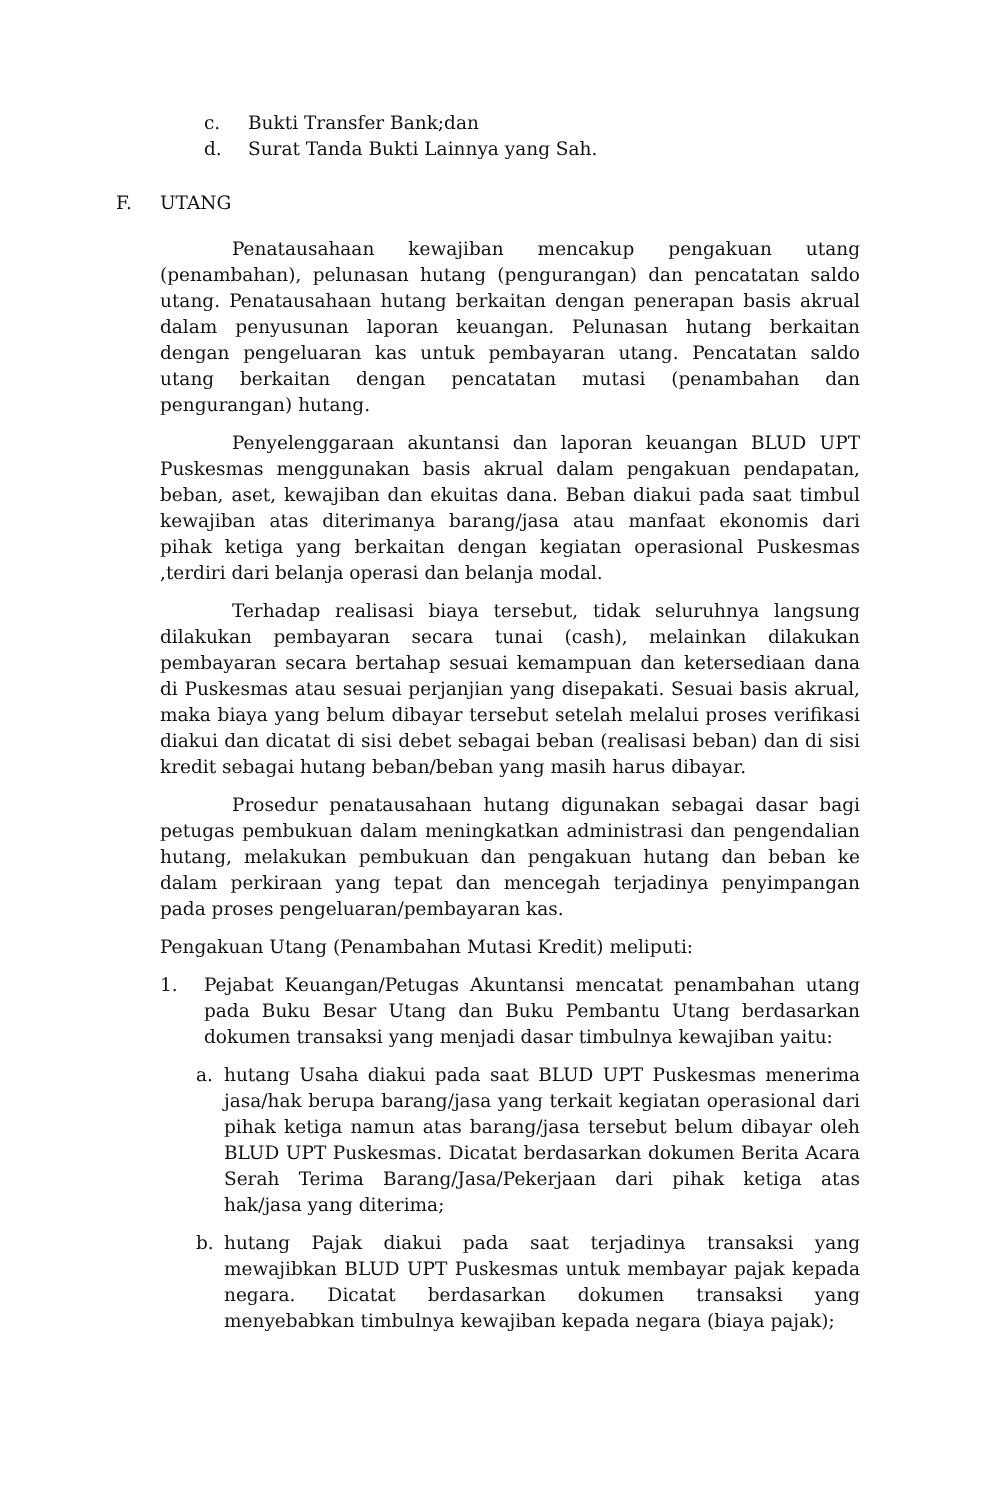c. Bukti Transfer Bank;dan
d. Surat Tanda Bukti Lainnya yang Sah.
F. UTANG
Penatausahaan kewajiban mencakup pengakuan utang (penambahan), pelunasan hutang (pengurangan) dan pencatatan saldo utang. Penatausahaan hutang berkaitan dengan penerapan basis akrual dalam penyusunan laporan keuangan. Pelunasan hutang berkaitan dengan pengeluaran kas untuk pembayaran utang. Pencatatan saldo utang berkaitan dengan pencatatan mutasi (penambahan dan pengurangan) hutang.
Penyelenggaraan akuntansi dan laporan keuangan BLUD UPT Puskesmas menggunakan basis akrual dalam pengakuan pendapatan, beban, aset, kewajiban dan ekuitas dana. Beban diakui pada saat timbul kewajiban atas diterimanya barang/jasa atau manfaat ekonomis dari pihak ketiga yang berkaitan dengan kegiatan operasional Puskesmas ,terdiri dari belanja operasi dan belanja modal.
Terhadap realisasi biaya tersebut, tidak seluruhnya langsung dilakukan pembayaran secara tunai (cash), melainkan dilakukan pembayaran secara bertahap sesuai kemampuan dan ketersediaan dana di Puskesmas atau sesuai perjanjian yang disepakati. Sesuai basis akrual, maka biaya yang belum dibayar tersebut setelah melalui proses verifikasi diakui dan dicatat di sisi debet sebagai beban (realisasi beban) dan di sisi kredit sebagai hutang beban/beban yang masih harus dibayar.
Prosedur penatausahaan hutang digunakan sebagai dasar bagi petugas pembukuan dalam meningkatkan administrasi dan pengendalian hutang, melakukan pembukuan dan pengakuan hutang dan beban ke dalam perkiraan yang tepat dan mencegah terjadinya penyimpangan pada proses pengeluaran/pembayaran kas.
Pengakuan Utang (Penambahan Mutasi Kredit) meliputi:
1. Pejabat Keuangan/Petugas Akuntansi mencatat penambahan utang pada Buku Besar Utang dan Buku Pembantu Utang berdasarkan dokumen transaksi yang menjadi dasar timbulnya kewajiban yaitu:
a. hutang Usaha diakui pada saat BLUD UPT Puskesmas menerima jasa/hak berupa barang/jasa yang terkait kegiatan operasional dari pihak ketiga namun atas barang/jasa tersebut belum dibayar oleh BLUD UPT Puskesmas. Dicatat berdasarkan dokumen Berita Acara Serah Terima Barang/Jasa/Pekerjaan dari pihak ketiga atas hak/jasa yang diterima;
b. hutang Pajak diakui pada saat terjadinya transaksi yang mewajibkan BLUD UPT Puskesmas untuk membayar pajak kepada negara. Dicatat berdasarkan dokumen transaksi yang menyebabkan timbulnya kewajiban kepada negara (biaya pajak);